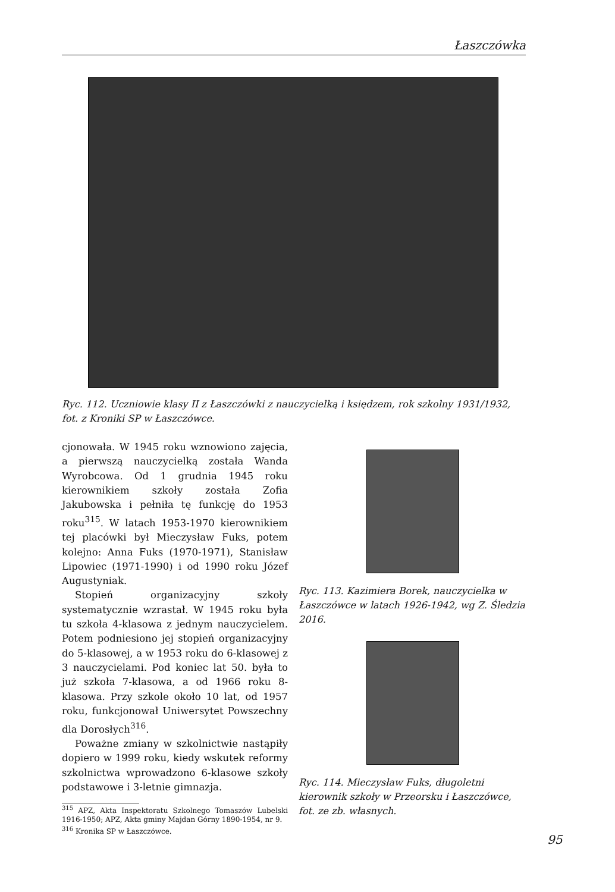Łaszczówka
Ryc. 112. Uczniowie klasy II z Łaszczówki z nauczycielką i księdzem, rok szkolny 1931/1932, fot. z Kroniki SP w Łaszczówce.
cjonowała. W 1945 roku wznowiono zajęcia, a pierwszą nauczycielką została Wanda Wyrobcowa. Od 1 grudnia 1945 roku kierownikiem szkoły została Zofia Jakubowska i pełniła tę funkcję do 1953 roku<sup>315</sup>. W latach 1953-1970 kierownikiem tej placówki był Mieczysław Fuks, potem kolejno: Anna Fuks (1970-1971), Stanisław Lipowiec (1971-1990) i od 1990 roku Józef Augustyniak.
Stopień organizacyjny szkoły systematycznie wzrastał. W 1945 roku była tu szkoła 4-klasowa z jednym nauczycielem. Potem podniesiono jej stopień organizacyjny do 5-klasowej, a w 1953 roku do 6-klasowej z 3 nauczycielami. Pod koniec lat 50. była to już szkoła 7-klasowa, a od 1966 roku 8-klasowa. Przy szkole około 10 lat, od 1957 roku, funkcjonował Uniwersytet Powszechny dla Dorosłych<sup>316</sup>.
Poważne zmiany w szkolnictwie nastąpiły dopiero w 1999 roku, kiedy wskutek reformy szkolnictwa wprowadzono 6-klasowe szkoły podstawowe i 3-letnie gimnazja.
<sup>315</sup> APZ, Akta Inspektoratu Szkolnego Tomaszów Lubelski 1916-1950; APZ, Akta gminy Majdan Górny 1890-1954, nr 9.
<sup>316</sup> Kronika SP w Łaszczówce.
Ryc. 113. Kazimiera Borek, nauczycielka w Łaszczówce w latach 1926-1942, wg Z. Śledzia 2016.
Ryc. 114. Mieczysław Fuks, długoletni kierownik szkoły w Przeorsku i Łaszczówce, fot. ze zb. własnych.
95